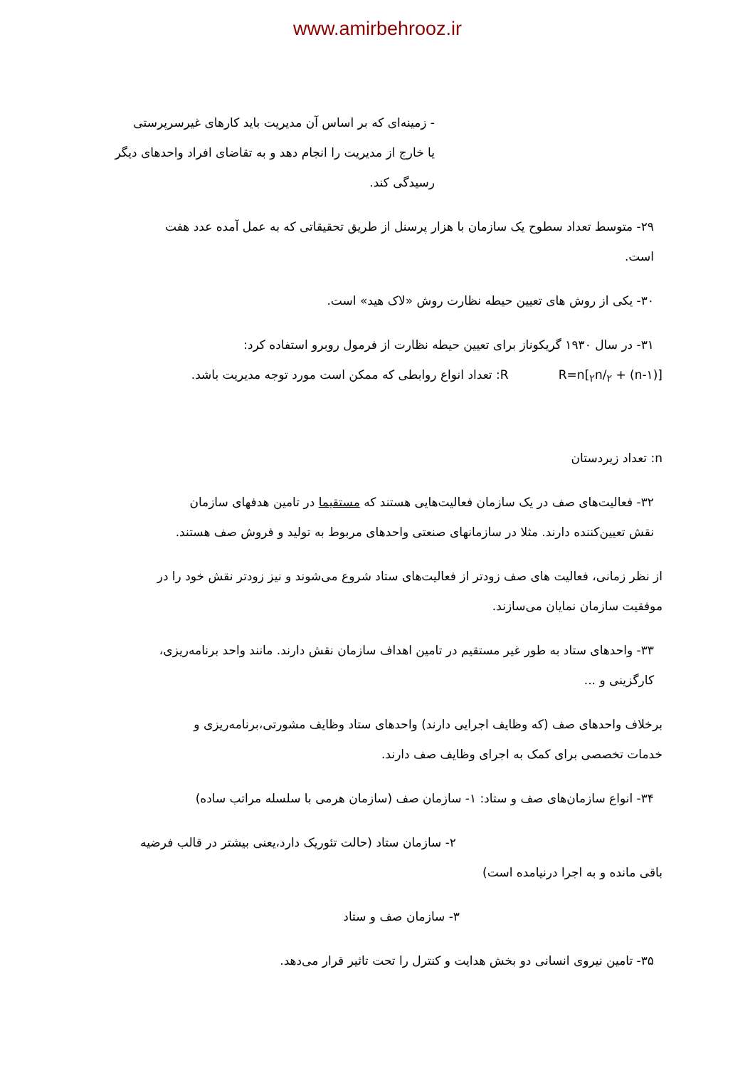www.amirbehrooz.ir
- زمینه‌ای که بر اساس آن مدیریت باید کارهای غیرسرپرستی
یا خارج از مدیریت را انجام دهد و به تقاضای افراد واحدهای دیگر رسیدگی کند.
۲۹- متوسط تعداد سطوح یک سازمان با هزار پرسنل از طریق تحقیقاتی که به عمل آمده عدد هفت
است.
۳۰- یکی از روش های تعیین حیطه نظارت روش «لاک هید» است.
۳۱- در سال ۱۹۳۰ گریکوناز برای تعیین حیطه نظارت از فرمول روبرو استفاده کرد:
R=n[<sub>۲</sub>n/<sub>۲</sub> + (n-۱)] R: تعداد انواع روابطی که ممکن است مورد توجه مدیریت باشد.
n: تعداد زیردستان
۳۲- فعالیت‌های صف در یک سازمان فعالیت‌هایی هستند که مستقیما در تامین هدفهای سازمان
نقش تعیین‌کننده دارند. مثلا در سازمانهای صنعتی واحدهای مربوط به تولید و فروش صف هستند.
از نظر زمانی، فعالیت های صف زودتر از فعالیت‌های ستاد شروع می‌شوند و نیز زودتر نقش خود را در
موفقیت سازمان نمایان می‌سازند.
۳۳- واحدهای ستاد به طور غیر مستقیم در تامین اهداف سازمان نقش دارند. مانند واحد برنامه‌ریزی،
کارگزینی و ...
برخلاف واحدهای صف (که وظایف اجرایی دارند) واحدهای ستاد وظایف مشورتی،برنامه‌ریزی و
خدمات تخصصی برای کمک به اجرای وظایف صف دارند.
۳۴- انواع سازمان‌های صف و ستاد: ۱- سازمان صف (سازمان هرمی با سلسله مراتب ساده)
۲- سازمان ستاد (حالت تئوریک دارد،یعنی بیشتر در قالب فرضیه
باقی مانده و به اجرا درنیامده است)
۳- سازمان صف و ستاد
۳۵- تامین نیروی انسانی دو بخش هدایت و کنترل را تحت تاثیر قرار می‌دهد.